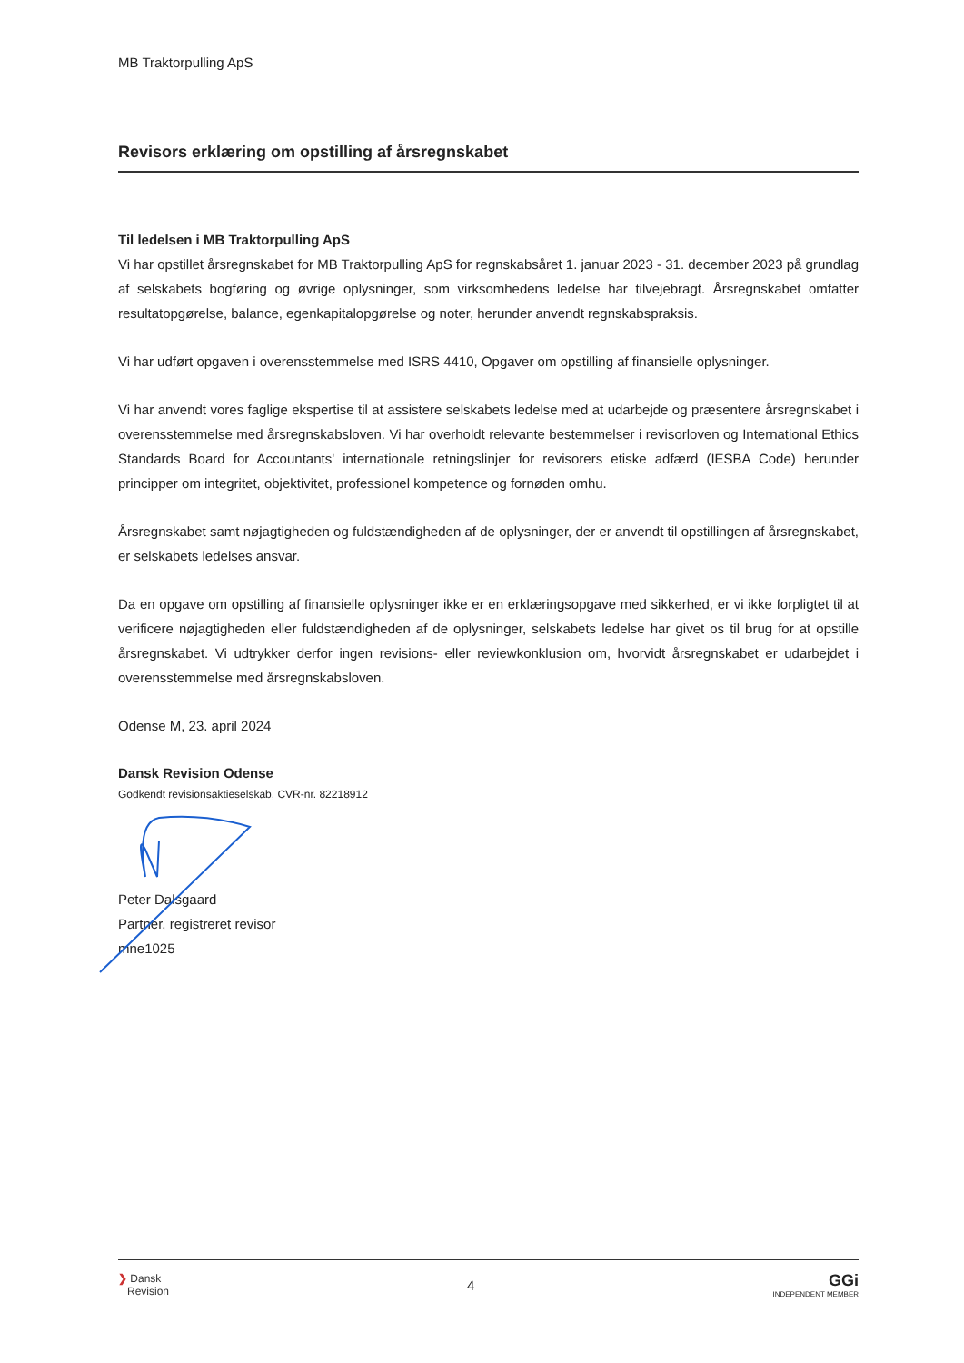MB Traktorpulling ApS
Revisors erklæring om opstilling af årsregnskabet
Til ledelsen i MB Traktorpulling ApS
Vi har opstillet årsregnskabet for MB Traktorpulling ApS for regnskabsåret 1. januar 2023 - 31. december 2023 på grundlag af selskabets bogføring og øvrige oplysninger, som virksomhedens ledelse har tilvejebragt. Årsregnskabet omfatter resultatopgørelse, balance, egenkapitalopgørelse og noter, herunder anvendt regnskabspraksis.
Vi har udført opgaven i overensstemmelse med ISRS 4410, Opgaver om opstilling af finansielle oplysninger.
Vi har anvendt vores faglige ekspertise til at assistere selskabets ledelse med at udarbejde og præsentere årsregnskabet i overensstemmelse med årsregnskabsloven. Vi har overholdt relevante bestemmelser i revisorloven og International Ethics Standards Board for Accountants' internationale retningslinjer for revisorers etiske adfærd (IESBA Code) herunder principper om integritet, objektivitet, professionel kompetence og fornøden omhu.
Årsregnskabet samt nøjagtigheden og fuldstændigheden af de oplysninger, der er anvendt til opstillingen af årsregnskabet, er selskabets ledelses ansvar.
Da en opgave om opstilling af finansielle oplysninger ikke er en erklæringsopgave med sikkerhed, er vi ikke forpligtet til at verificere nøjagtigheden eller fuldstændigheden af de oplysninger, selskabets ledelse har givet os til brug for at opstille årsregnskabet. Vi udtrykker derfor ingen revisions- eller reviewkonklusion om, hvorvidt årsregnskabet er udarbejdet i overensstemmelse med årsregnskabsloven.
Odense M, 23. april 2024
Dansk Revision Odense
Godkendt revisionsaktieselskab, CVR-nr. 82218912
Peter Dalsgaard
Partner, registreret revisor
mne1025
❯ Dansk
Revision
4
GGi
INDEPENDENT MEMBER